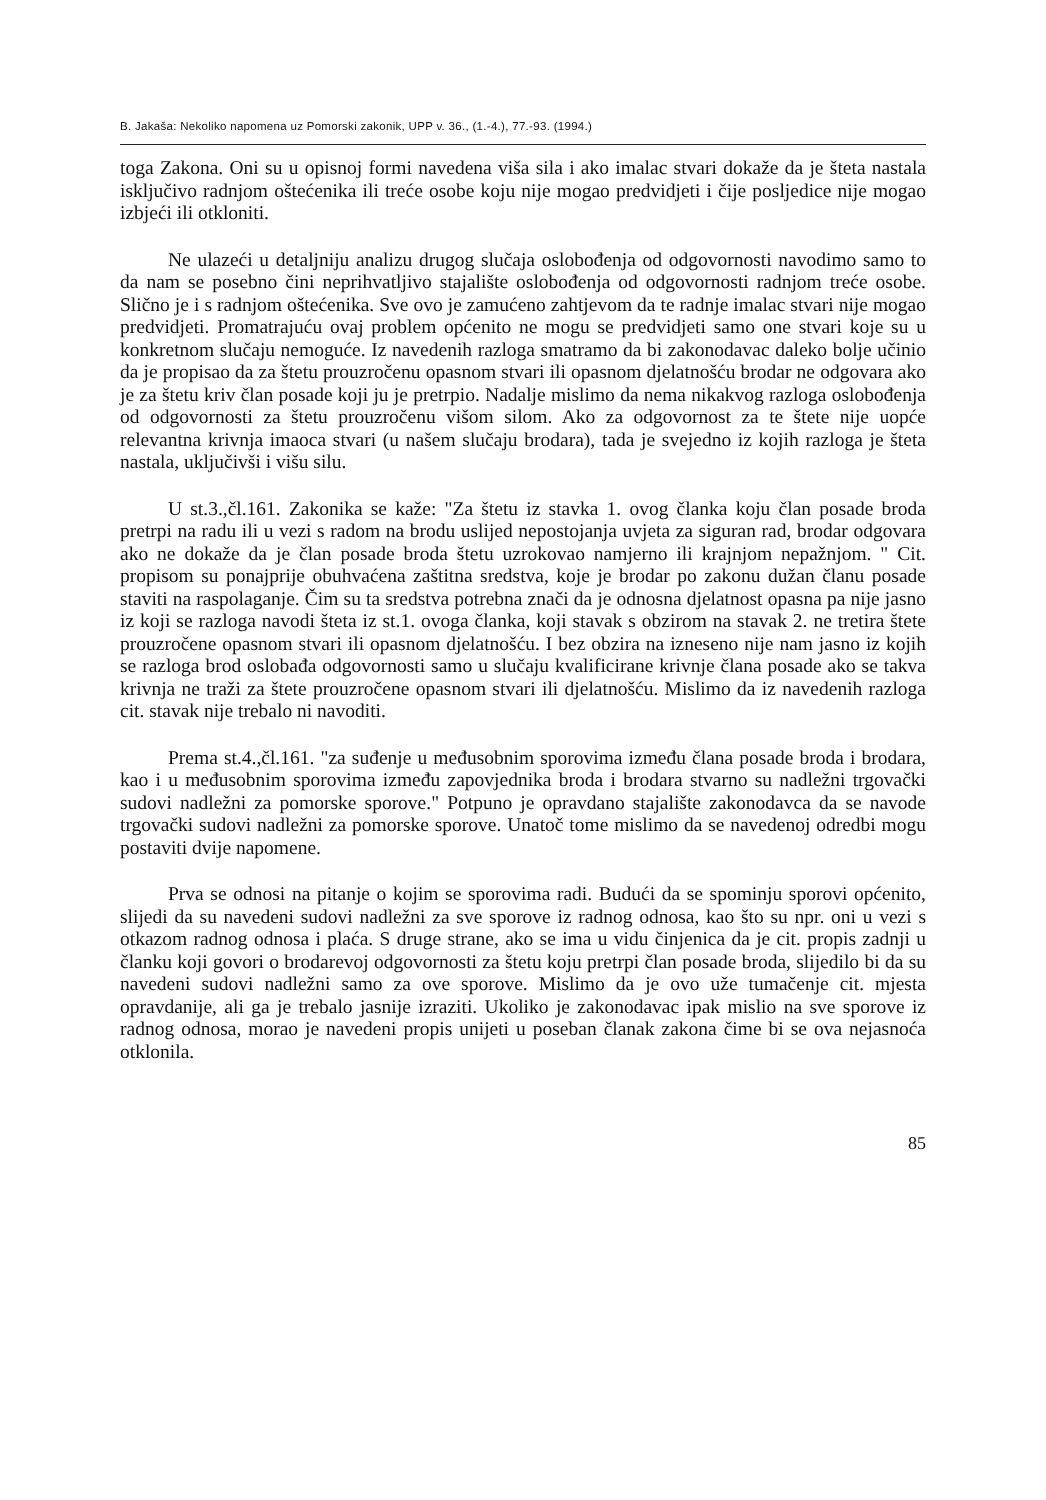B. Jakaša: Nekoliko napomena uz Pomorski zakonik, UPP v. 36., (1.-4.), 77.-93. (1994.)
toga Zakona. Oni su u opisnoj formi navedena viša sila i ako imalac stvari dokaže da je šteta nastala isključivo radnjom oštećenika ili treće osobe koju nije mogao predvidjeti i čije posljedice nije mogao izbjeći ili otkloniti.
Ne ulazeći u detaljniju analizu drugog slučaja oslobođenja od odgovornosti navodimo samo to da nam se posebno čini neprihvatljivo stajalište oslobođenja od odgovornosti radnjom treće osobe. Slično je i s radnjom oštećenika. Sve ovo je zamućeno zahtjevom da te radnje imalac stvari nije mogao predvidjeti. Promatrajuću ovaj problem općenito ne mogu se predvidjeti samo one stvari koje su u konkretnom slučaju nemoguće. Iz navedenih razloga smatramo da bi zakonodavac daleko bolje učinio da je propisao da za štetu prouzročenu opasnom stvari ili opasnom djelatnošću brodar ne odgovara ako je za štetu kriv član posade koji ju je pretrpio. Nadalje mislimo da nema nikakvog razloga oslobođenja od odgovornosti za štetu prouzročenu višom silom. Ako za odgovornost za te štete nije uopće relevantna krivnja imaoca stvari (u našem slučaju brodara), tada je svejedno iz kojih razloga je šteta nastala, uključivši i višu silu.
U st.3.,čl.161. Zakonika se kaže: "Za štetu iz stavka 1. ovog članka koju član posade broda pretrpi na radu ili u vezi s radom na brodu uslijed nepostojanja uvjeta za siguran rad, brodar odgovara ako ne dokaže da je član posade broda štetu uzrokovao namjerno ili krajnjom nepažnjom. " Cit. propisom su ponajprije obuhvaćena zaštitna sredstva, koje je brodar po zakonu dužan članu posade staviti na raspolaganje. Čim su ta sredstva potrebna znači da je odnosna djelatnost opasna pa nije jasno iz koji se razloga navodi šteta iz st.1. ovoga članka, koji stavak s obzirom na stavak 2. ne tretira štete prouzročene opasnom stvari ili opasnom djelatnošću. I bez obzira na izneseno nije nam jasno iz kojih se razloga brod oslobađa odgovornosti samo u slučaju kvalificirane krivnje člana posade ako se takva krivnja ne traži za štete prouzročene opasnom stvari ili djelatnošću. Mislimo da iz navedenih razloga cit. stavak nije trebalo ni navoditi.
Prema st.4.,čl.161. "za suđenje u međusobnim sporovima između člana posade broda i brodara, kao i u međusobnim sporovima između zapovjednika broda i brodara stvarno su nadležni trgovački sudovi nadležni za pomorske sporove." Potpuno je opravdano stajalište zakonodavca da se navode trgovački sudovi nadležni za pomorske sporove. Unatoč tome mislimo da se navedenoj odredbi mogu postaviti dvije napomene.
Prva se odnosi na pitanje o kojim se sporovima radi. Budući da se spominju sporovi općenito, slijedi da su navedeni sudovi nadležni za sve sporove iz radnog odnosa, kao što su npr. oni u vezi s otkazom radnog odnosa i plaća. S druge strane, ako se ima u vidu činjenica da je cit. propis zadnji u članku koji govori o brodarevoj odgovornosti za štetu koju pretrpi član posade broda, slijedilo bi da su navedeni sudovi nadležni samo za ove sporove. Mislimo da je ovo uže tumačenje cit. mjesta opravdanije, ali ga je trebalo jasnije izraziti. Ukoliko je zakonodavac ipak mislio na sve sporove iz radnog odnosa, morao je navedeni propis unijeti u poseban članak zakona čime bi se ova nejasnoća otklonila.
85